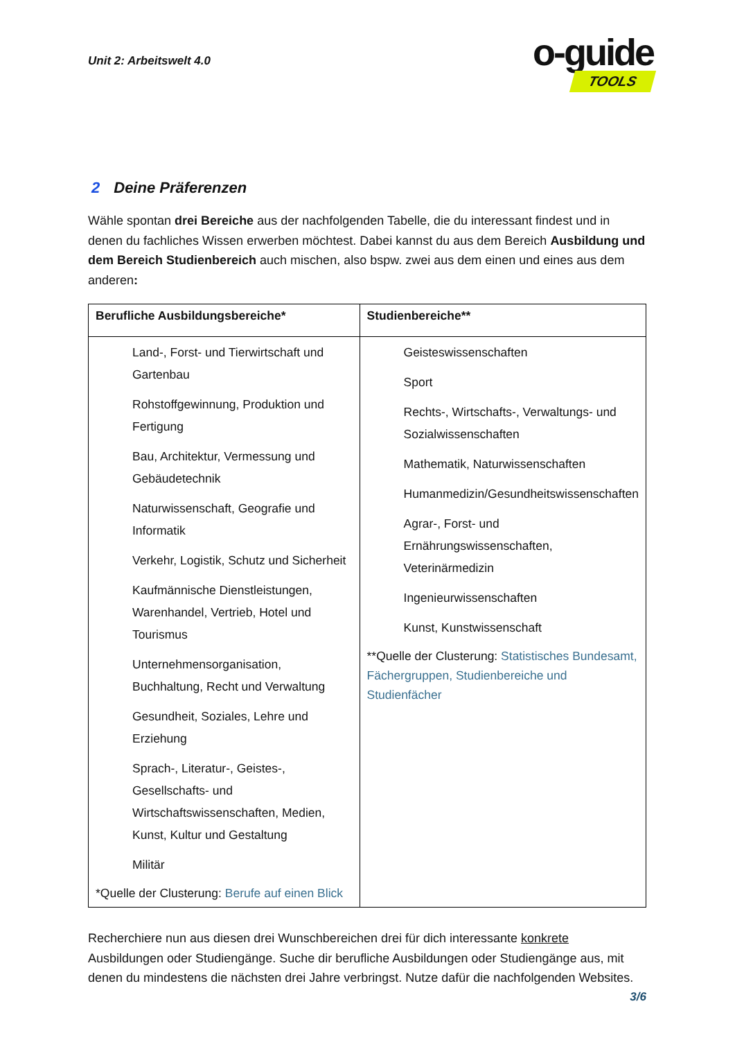Unit 2: Arbeitswelt 4.0
o-guide
TOOLS
2 Deine Präferenzen
Wähle spontan drei Bereiche aus der nachfolgenden Tabelle, die du interessant findest und in denen du fachliches Wissen erwerben möchtest. Dabei kannst du aus dem Bereich Ausbildung und dem Bereich Studienbereich auch mischen, also bspw. zwei aus dem einen und eines aus dem anderen:
| Berufliche Ausbildungsbereiche* | Studienbereiche** |
| --- | --- |
| Land-, Forst- und Tierwirtschaft und Gartenbau Rohstoffgewinnung, Produktion und Fertigung Bau, Architektur, Vermessung und Gebäudetechnik Naturwissenschaft, Geografie und Informatik Verkehr, Logistik, Schutz und Sicherheit Kaufmännische Dienstleistungen, Warenhandel, Vertrieb, Hotel und Tourismus Unternehmensorganisation, Buchhaltung, Recht und Verwaltung Gesundheit, Soziales, Lehre und Erziehung Sprach-, Literatur-, Geistes-, Gesellschafts- und Wirtschaftswissenschaften, Medien, Kunst, Kultur und Gestaltung Militär *Quelle der Clusterung: Berufe auf einen Blick | Geisteswissenschaften Sport Rechts-, Wirtschafts-, Verwaltungs- und Sozialwissenschaften Mathematik, Naturwissenschaften Humanmedizin/Gesundheitswissenschaften Agrar-, Forst- und Ernährungswissenschaften, Veterinärmedizin Ingenieurwissenschaften Kunst, Kunstwissenschaft **Quelle der Clusterung: Statistisches Bundesamt, Fächergruppen, Studienbereiche und Studienfächer |
Recherchiere nun aus diesen drei Wunschbereichen drei für dich interessante konkrete Ausbildungen oder Studiengänge. Suche dir berufliche Ausbildungen oder Studiengänge aus, mit denen du mindestens die nächsten drei Jahre verbringst. Nutze dafür die nachfolgenden Websites.
3/6